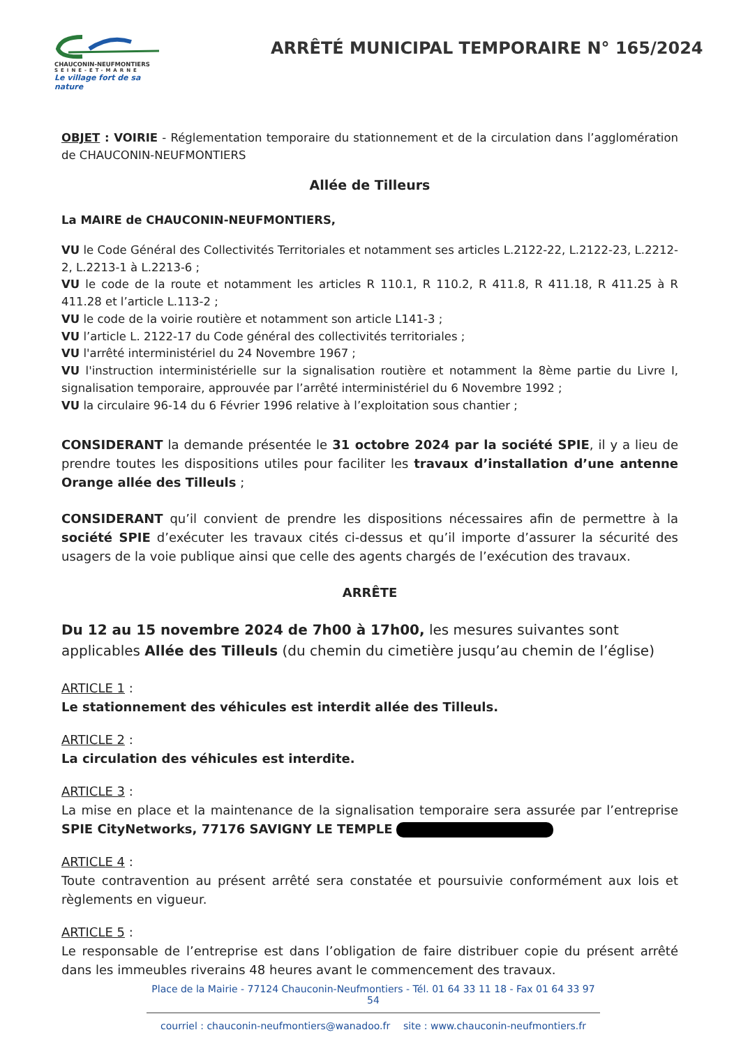CHAUCONIN-NEUFMONTIERS
SEINE-ET-MARNE
Le village fort de sa nature
ARRÊTÉ MUNICIPAL TEMPORAIRE N° 165/2024
OBJET : VOIRIE - Réglementation temporaire du stationnement et de la circulation dans l’agglomération de CHAUCONIN-NEUFMONTIERS
Allée de Tilleurs
La MAIRE de CHAUCONIN-NEUFMONTIERS,
VU le Code Général des Collectivités Territoriales et notamment ses articles L.2122-22, L.2122-23, L.2212-2, L.2213-1 à L.2213-6 ;
VU le code de la route et notamment les articles R 110.1, R 110.2, R 411.8, R 411.18, R 411.25 à R 411.28 et l’article L.113-2 ;
VU le code de la voirie routière et notamment son article L141-3 ;
VU l’article L. 2122-17 du Code général des collectivités territoriales ;
VU l'arrêté interministériel du 24 Novembre 1967 ;
VU l'instruction interministérielle sur la signalisation routière et notamment la 8ème partie du Livre I, signalisation temporaire, approuvée par l’arrêté interministériel du 6 Novembre 1992 ;
VU la circulaire 96-14 du 6 Février 1996 relative à l’exploitation sous chantier ;
CONSIDERANT la demande présentée le 31 octobre 2024 par la société SPIE, il y a lieu de prendre toutes les dispositions utiles pour faciliter les travaux d’installation d’une antenne Orange allée des Tilleuls ;
CONSIDERANT qu’il convient de prendre les dispositions nécessaires afin de permettre à la société SPIE d’exécuter les travaux cités ci-dessus et qu’il importe d’assurer la sécurité des usagers de la voie publique ainsi que celle des agents chargés de l’exécution des travaux.
ARRÊTE
Du 12 au 15 novembre 2024 de 7h00 à 17h00, les mesures suivantes sont applicables Allée des Tilleuls (du chemin du cimetière jusqu’au chemin de l’église)
ARTICLE 1 :
Le stationnement des véhicules est interdit allée des Tilleuls.
ARTICLE 2 :
La circulation des véhicules est interdite.
ARTICLE 3 :
La mise en place et la maintenance de la signalisation temporaire sera assurée par l’entreprise SPIE CityNetworks, 77176 SAVIGNY LE TEMPLE
ARTICLE 4 :
Toute contravention au présent arrêté sera constatée et poursuivie conformément aux lois et règlements en vigueur.
ARTICLE 5 :
Le responsable de l’entreprise est dans l’obligation de faire distribuer copie du présent arrêté dans les immeubles riverains 48 heures avant le commencement des travaux.
Place de la Mairie - 77124 Chauconin-Neufmontiers - Tél. 01 64 33 11 18 - Fax 01 64 33 97 54
courriel : chauconin-neufmontiers@wanadoo.fr site : www.chauconin-neufmontiers.fr